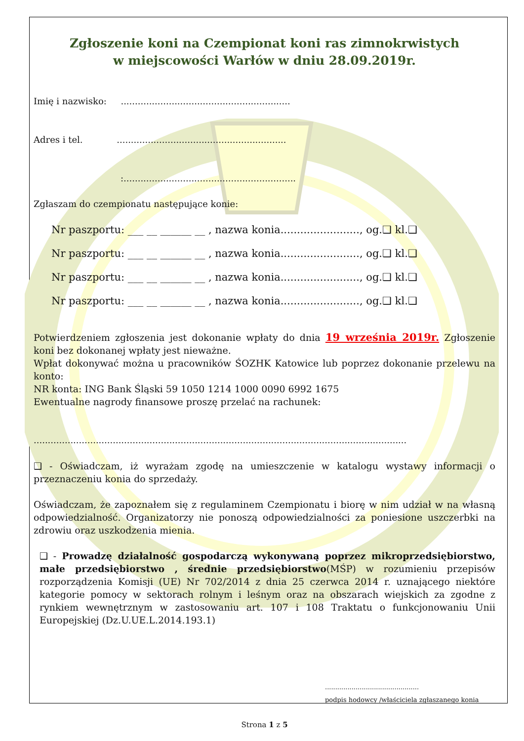Zgłoszenie koni na Czempionat koni ras zimnokrwistych
w miejscowości Warłów w dniu 28.09.2019r.
Imię i nazwisko: ............................................................
Adres i tel. ............................................................
:.............................................................
Zgłaszam do czempionatu następujące konie:
Nr paszportu: ___ __ ______ __ , nazwa konia........................, og.❑ kl.❑
Nr paszportu: ___ __ ______ __ , nazwa konia........................, og.❑ kl.❑
Nr paszportu: ___ __ ______ __ , nazwa konia........................, og.❑ kl.❑
Nr paszportu: ___ __ ______ __ , nazwa konia........................, og.❑ kl.❑
Potwierdzeniem zgłoszenia jest dokonanie wpłaty do dnia 19 września 2019r. Zgłoszenie koni bez dokonanej wpłaty jest nieważne.
Wpłat dokonywać można u pracowników ŚOZHK Katowice lub poprzez dokonanie przelewu na konto:
NR konta: ING Bank Śląski 59 1050 1214 1000 0090 6992 1675
Ewentualne nagrody finansowe proszę przelać na rachunek:
....................................................................................................................................
❑ - Oświadczam, iż wyrażam zgodę na umieszczenie w katalogu wystawy informacji o przeznaczeniu konia do sprzedaży.
Oświadczam, że zapoznałem się z regulaminem Czempionatu i biorę w nim udział w na własną odpowiedzialność. Organizatorzy nie ponoszą odpowiedzialności za poniesione uszczerbki na zdrowiu oraz uszkodzenia mienia.
❑ - Prowadzę działalność gospodarczą wykonywaną poprzez mikroprzedsiębiorstwo, małe przedsiębiorstwo , średnie przedsiębiorstwo(MŚP) w rozumieniu przepisów rozporządzenia Komisji (UE) Nr 702/2014 z dnia 25 czerwca 2014 r. uznającego niektóre kategorie pomocy w sektorach rolnym i leśnym oraz na obszarach wiejskich za zgodne z rynkiem wewnętrznym w zastosowaniu art. 107 i 108 Traktatu o funkcjonowaniu Unii Europejskiej (Dz.U.UE.L.2014.193.1)
..............................................
podpis hodowcy /właściciela zgłaszanego konia
Strona 1 z 5